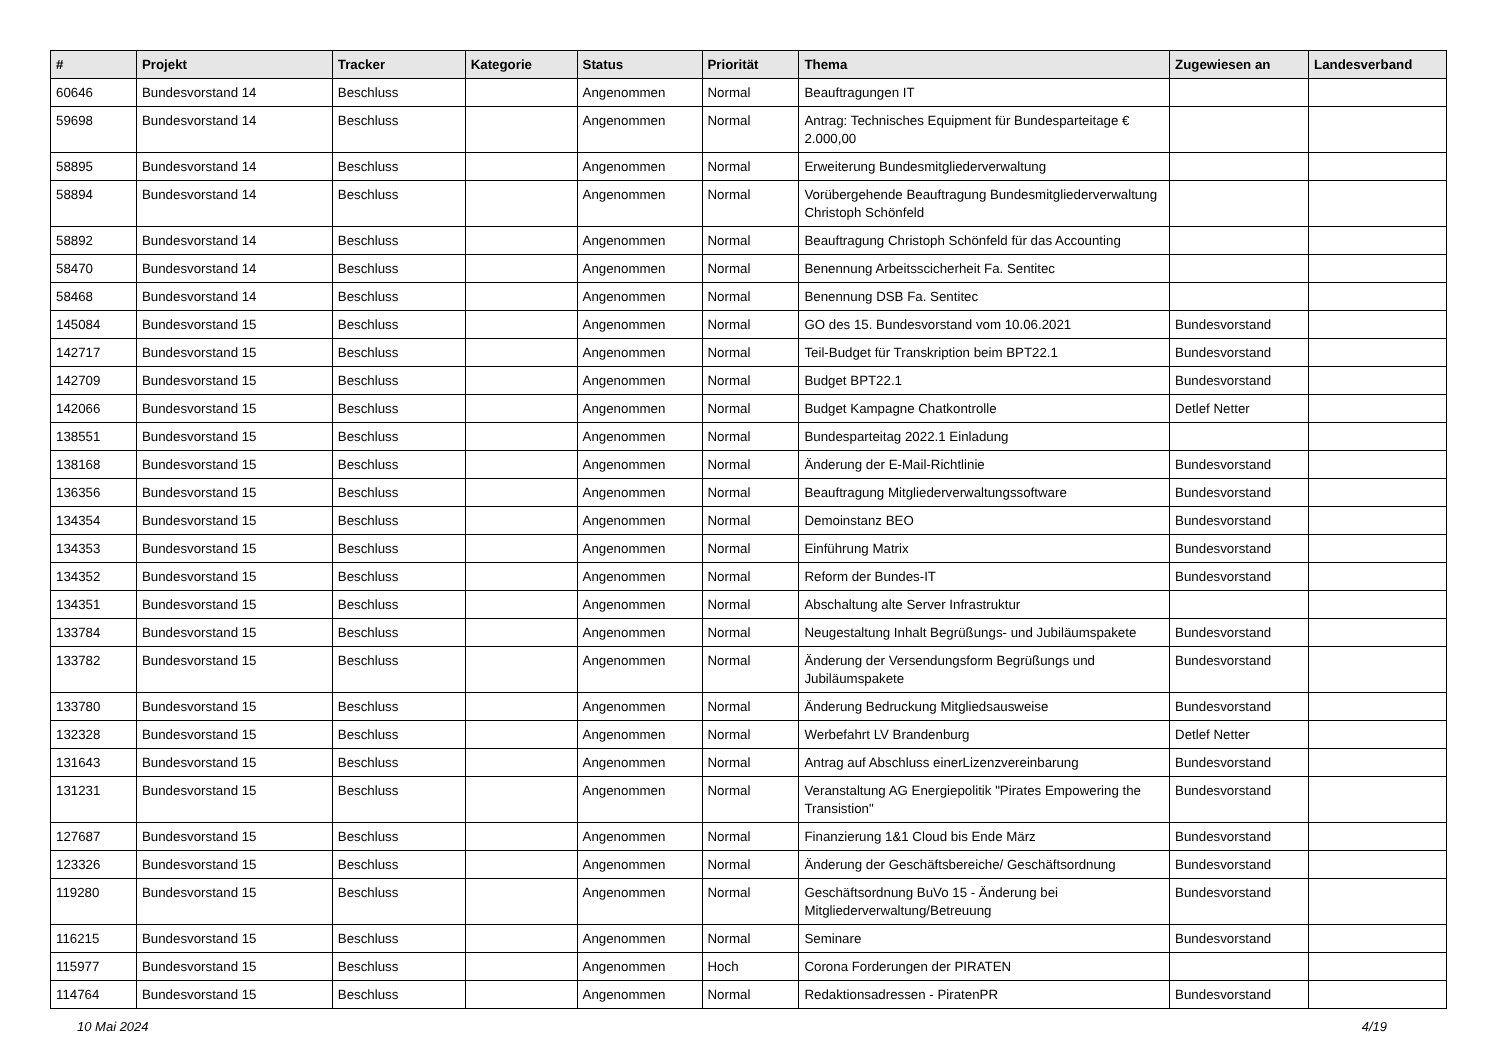| # | Projekt | Tracker | Kategorie | Status | Priorität | Thema | Zugewiesen an | Landesverband |
| --- | --- | --- | --- | --- | --- | --- | --- | --- |
| 60646 | Bundesvorstand 14 | Beschluss | | Angenommen | Normal | Beauftragungen IT | | |
| 59698 | Bundesvorstand 14 | Beschluss | | Angenommen | Normal | Antrag: Technisches Equipment für Bundesparteitage € 2.000,00 | | |
| 58895 | Bundesvorstand 14 | Beschluss | | Angenommen | Normal | Erweiterung Bundesmitgliederverwaltung | | |
| 58894 | Bundesvorstand 14 | Beschluss | | Angenommen | Normal | Vorübergehende Beauftragung Bundesmitgliederverwaltung Christoph Schönfeld | | |
| 58892 | Bundesvorstand 14 | Beschluss | | Angenommen | Normal | Beauftragung Christoph Schönfeld für das Accounting | | |
| 58470 | Bundesvorstand 14 | Beschluss | | Angenommen | Normal | Benennung Arbeitsscicherheit Fa. Sentitec | | |
| 58468 | Bundesvorstand 14 | Beschluss | | Angenommen | Normal | Benennung DSB Fa. Sentitec | | |
| 145084 | Bundesvorstand 15 | Beschluss | | Angenommen | Normal | GO des 15. Bundesvorstand vom 10.06.2021 | Bundesvorstand | |
| 142717 | Bundesvorstand 15 | Beschluss | | Angenommen | Normal | Teil-Budget für Transkription beim BPT22.1 | Bundesvorstand | |
| 142709 | Bundesvorstand 15 | Beschluss | | Angenommen | Normal | Budget BPT22.1 | Bundesvorstand | |
| 142066 | Bundesvorstand 15 | Beschluss | | Angenommen | Normal | Budget Kampagne Chatkontrolle | Detlef Netter | |
| 138551 | Bundesvorstand 15 | Beschluss | | Angenommen | Normal | Bundesparteitag 2022.1 Einladung | | |
| 138168 | Bundesvorstand 15 | Beschluss | | Angenommen | Normal | Änderung der E-Mail-Richtlinie | Bundesvorstand | |
| 136356 | Bundesvorstand 15 | Beschluss | | Angenommen | Normal | Beauftragung Mitgliederverwaltungssoftware | Bundesvorstand | |
| 134354 | Bundesvorstand 15 | Beschluss | | Angenommen | Normal | Demoinstanz BEO | Bundesvorstand | |
| 134353 | Bundesvorstand 15 | Beschluss | | Angenommen | Normal | Einführung Matrix | Bundesvorstand | |
| 134352 | Bundesvorstand 15 | Beschluss | | Angenommen | Normal | Reform der Bundes-IT | Bundesvorstand | |
| 134351 | Bundesvorstand 15 | Beschluss | | Angenommen | Normal | Abschaltung alte Server Infrastruktur | | |
| 133784 | Bundesvorstand 15 | Beschluss | | Angenommen | Normal | Neugestaltung Inhalt Begrüßungs- und Jubiläumspakete | Bundesvorstand | |
| 133782 | Bundesvorstand 15 | Beschluss | | Angenommen | Normal | Änderung der Versendungsform Begrüßungs und Jubiläumspakete | Bundesvorstand | |
| 133780 | Bundesvorstand 15 | Beschluss | | Angenommen | Normal | Änderung Bedruckung Mitgliedsausweise | Bundesvorstand | |
| 132328 | Bundesvorstand 15 | Beschluss | | Angenommen | Normal | Werbefahrt LV Brandenburg | Detlef Netter | |
| 131643 | Bundesvorstand 15 | Beschluss | | Angenommen | Normal | Antrag auf Abschluss einerLizenzvereinbarung | Bundesvorstand | |
| 131231 | Bundesvorstand 15 | Beschluss | | Angenommen | Normal | Veranstaltung AG Energiepolitik "Pirates Empowering the Transistion" | Bundesvorstand | |
| 127687 | Bundesvorstand 15 | Beschluss | | Angenommen | Normal | Finanzierung 1&1 Cloud bis Ende März | Bundesvorstand | |
| 123326 | Bundesvorstand 15 | Beschluss | | Angenommen | Normal | Änderung der Geschäftsbereiche/ Geschäftsordnung | Bundesvorstand | |
| 119280 | Bundesvorstand 15 | Beschluss | | Angenommen | Normal | Geschäftsordnung BuVo 15 - Änderung bei Mitgliederverwaltung/Betreuung | Bundesvorstand | |
| 116215 | Bundesvorstand 15 | Beschluss | | Angenommen | Normal | Seminare | Bundesvorstand | |
| 115977 | Bundesvorstand 15 | Beschluss | | Angenommen | Hoch | Corona Forderungen der PIRATEN | | |
| 114764 | Bundesvorstand 15 | Beschluss | | Angenommen | Normal | Redaktionsadressen - PiratenPR | Bundesvorstand | |
10 Mai 2024 4/19